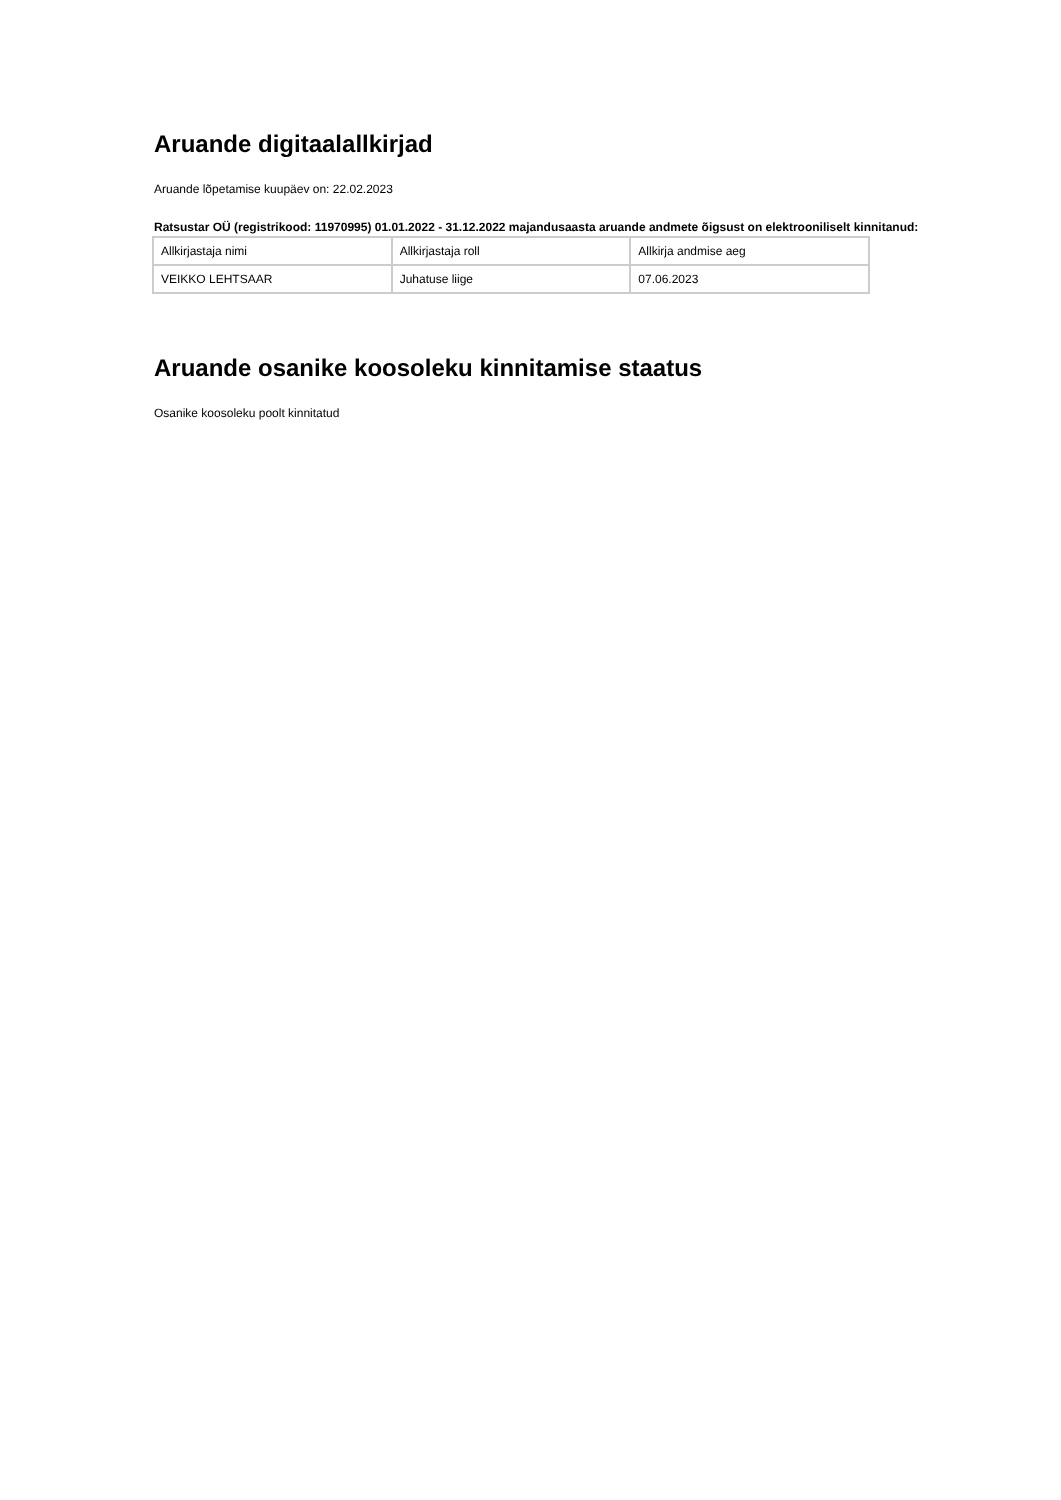Aruande digitaalallkirjad
Aruande lõpetamise kuupäev on: 22.02.2023
Ratsustar OÜ (registrikood: 11970995) 01.01.2022 - 31.12.2022 majandusaasta aruande andmete õigsust on elektrooniliselt kinnitanud:
| Allkirjastaja nimi | Allkirjastaja roll | Allkirja andmise aeg |
| VEIKKO LEHTSAAR | Juhatuse liige | 07.06.2023 |
Aruande osanike koosoleku kinnitamise staatus
Osanike koosoleku poolt kinnitatud